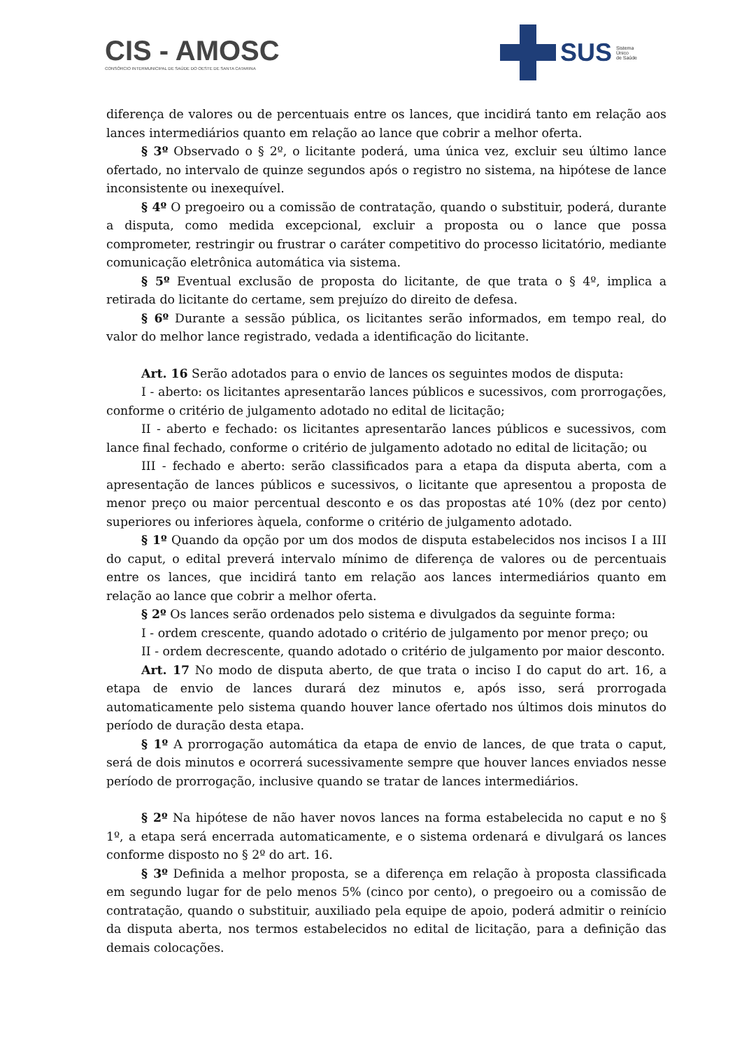CIS - AMOSC
CONSÓRCIO INTERMUNICIPAL DE SAÚDE DO OESTE DE SANTA CATARINA
SUS Sistema
Único
de Saúde
diferença de valores ou de percentuais entre os lances, que incidirá tanto em relação aos lances intermediários quanto em relação ao lance que cobrir a melhor oferta.
§ 3º Observado o § 2º, o licitante poderá, uma única vez, excluir seu último lance ofertado, no intervalo de quinze segundos após o registro no sistema, na hipótese de lance inconsistente ou inexequível.
§ 4º O pregoeiro ou a comissão de contratação, quando o substituir, poderá, durante a disputa, como medida excepcional, excluir a proposta ou o lance que possa comprometer, restringir ou frustrar o caráter competitivo do processo licitatório, mediante comunicação eletrônica automática via sistema.
§ 5º Eventual exclusão de proposta do licitante, de que trata o § 4º, implica a retirada do licitante do certame, sem prejuízo do direito de defesa.
§ 6º Durante a sessão pública, os licitantes serão informados, em tempo real, do valor do melhor lance registrado, vedada a identificação do licitante.
Art. 16 Serão adotados para o envio de lances os seguintes modos de disputa:
I - aberto: os licitantes apresentarão lances públicos e sucessivos, com prorrogações, conforme o critério de julgamento adotado no edital de licitação;
II - aberto e fechado: os licitantes apresentarão lances públicos e sucessivos, com lance final fechado, conforme o critério de julgamento adotado no edital de licitação; ou
III - fechado e aberto: serão classificados para a etapa da disputa aberta, com a apresentação de lances públicos e sucessivos, o licitante que apresentou a proposta de menor preço ou maior percentual desconto e os das propostas até 10% (dez por cento) superiores ou inferiores àquela, conforme o critério de julgamento adotado.
§ 1º Quando da opção por um dos modos de disputa estabelecidos nos incisos I a III do caput, o edital preverá intervalo mínimo de diferença de valores ou de percentuais entre os lances, que incidirá tanto em relação aos lances intermediários quanto em relação ao lance que cobrir a melhor oferta.
§ 2º Os lances serão ordenados pelo sistema e divulgados da seguinte forma:
I - ordem crescente, quando adotado o critério de julgamento por menor preço; ou
II - ordem decrescente, quando adotado o critério de julgamento por maior desconto.
Art. 17 No modo de disputa aberto, de que trata o inciso I do caput do art. 16, a etapa de envio de lances durará dez minutos e, após isso, será prorrogada automaticamente pelo sistema quando houver lance ofertado nos últimos dois minutos do período de duração desta etapa.
§ 1º A prorrogação automática da etapa de envio de lances, de que trata o caput, será de dois minutos e ocorrerá sucessivamente sempre que houver lances enviados nesse período de prorrogação, inclusive quando se tratar de lances intermediários.
§ 2º Na hipótese de não haver novos lances na forma estabelecida no caput e no § 1º, a etapa será encerrada automaticamente, e o sistema ordenará e divulgará os lances conforme disposto no § 2º do art. 16.
§ 3º Definida a melhor proposta, se a diferença em relação à proposta classificada em segundo lugar for de pelo menos 5% (cinco por cento), o pregoeiro ou a comissão de contratação, quando o substituir, auxiliado pela equipe de apoio, poderá admitir o reinício da disputa aberta, nos termos estabelecidos no edital de licitação, para a definição das demais colocações.